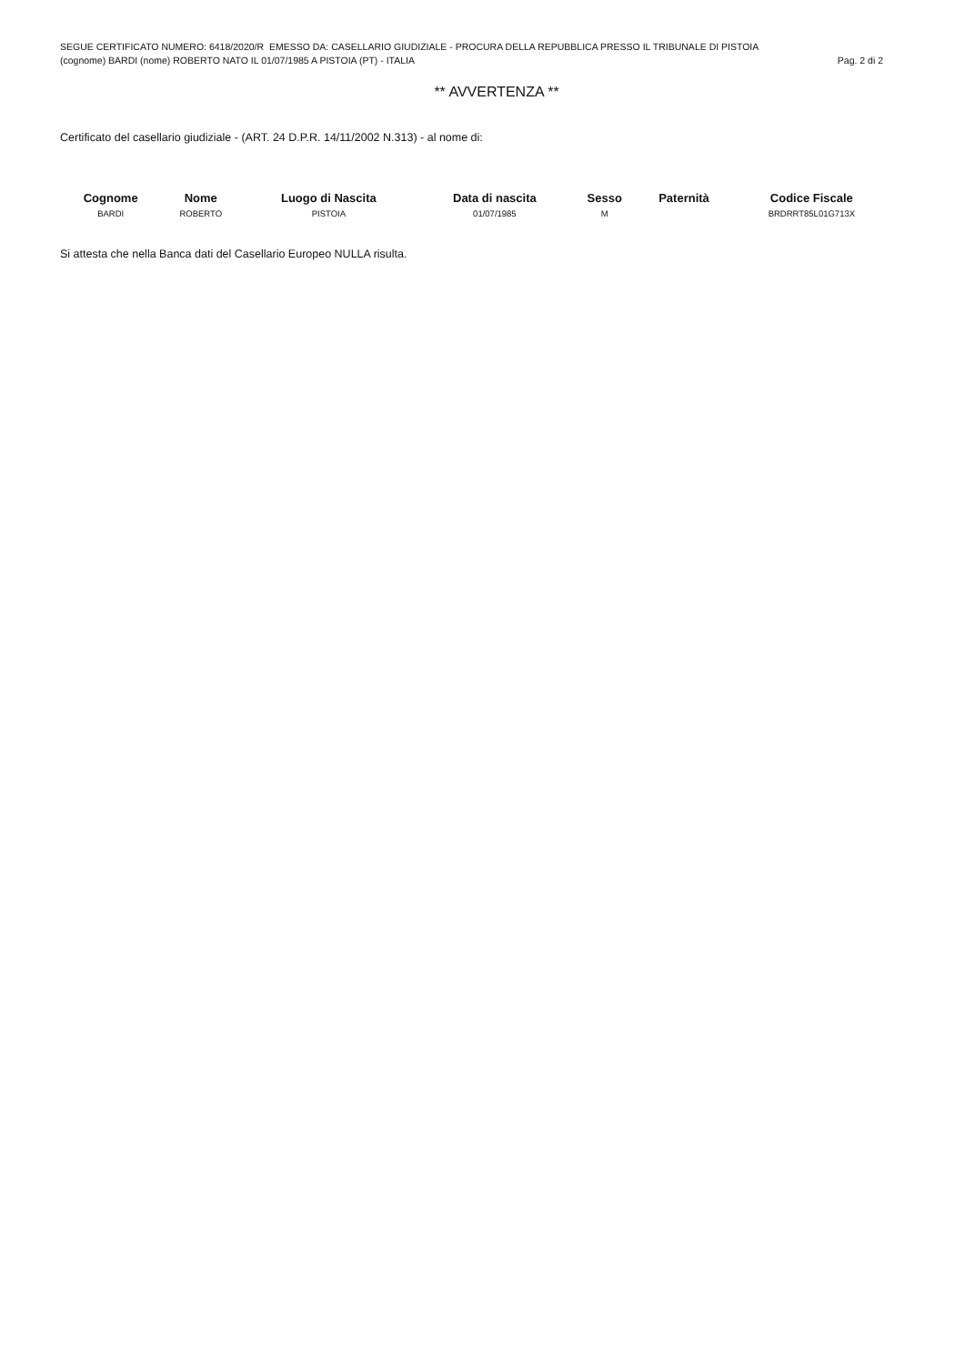SEGUE CERTIFICATO NUMERO: 6418/2020/R EMESSO DA: CASELLARIO GIUDIZIALE - PROCURA DELLA REPUBBLICA PRESSO IL TRIBUNALE DI PISTOIA
(cognome) BARDI (nome) ROBERTO NATO IL 01/07/1985 A PISTOIA (PT) - ITALIA Pag. 2 di 2
** AVVERTENZA **
Certificato del casellario giudiziale - (ART. 24 D.P.R. 14/11/2002 N.313) - al nome di:
| Cognome | Nome | Luogo di Nascita | Data di nascita | Sesso | Paternità | Codice Fiscale |
| --- | --- | --- | --- | --- | --- | --- |
| BARDI | ROBERTO | PISTOIA | 01/07/1985 | M | | BRDRRT85L01G713X |
Si attesta che nella Banca dati del Casellario Europeo NULLA risulta.